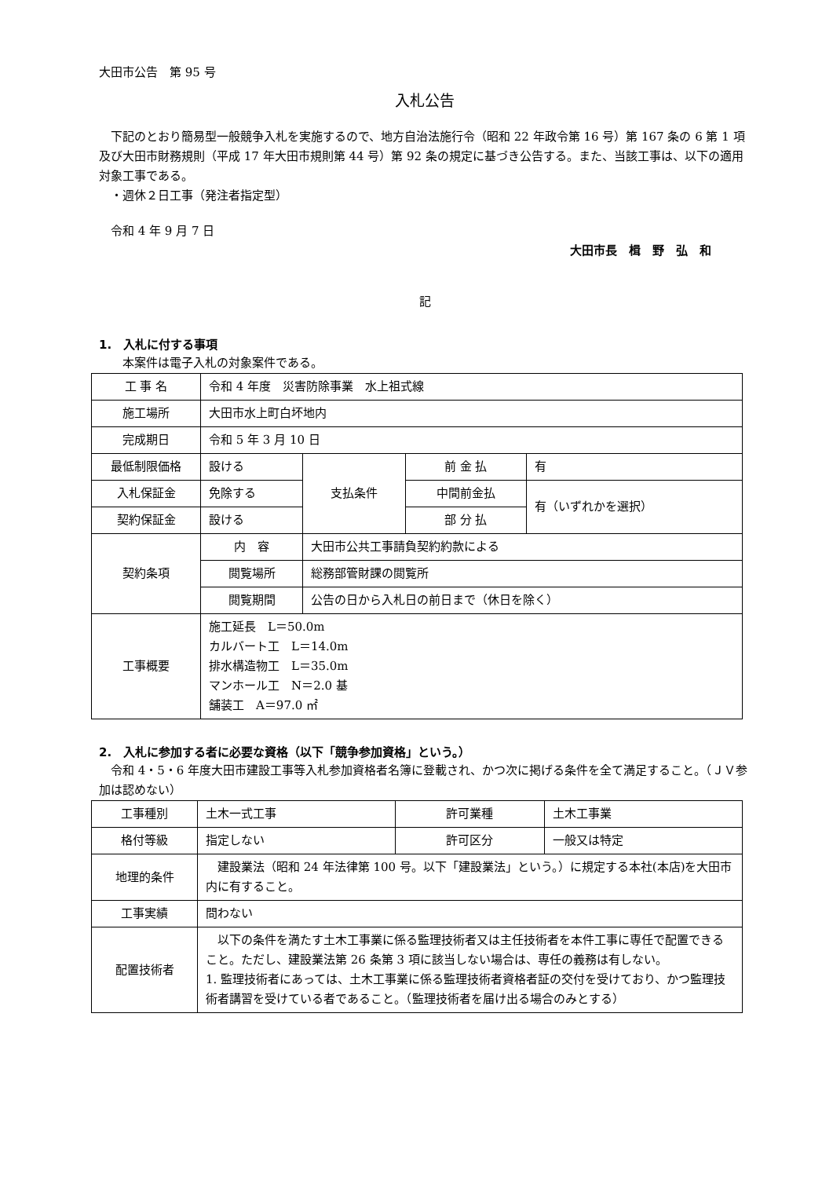大田市公告　第 95 号
入札公告
　下記のとおり簡易型一般競争入札を実施するので、地方自治法施行令（昭和 22 年政令第 16 号）第 167 条の 6 第 1 項及び大田市財務規則（平成 17 年大田市規則第 44 号）第 92 条の規定に基づき公告する。また、当該工事は、以下の適用対象工事である。
　・週休２日工事（発注者指定型）
　令和 4 年 9 月 7 日
大田市長　楫　野　弘　和
記
1.　入札に付する事項
　　本案件は電子入札の対象案件である。
| 工 事 名 | 令和 4 年度 災害防除事業 水上祖式線 | | | |
| 施工場所 | 大田市水上町白坏地内 | | | |
| 完成期日 | 令和 5 年 3 月 10 日 | | | |
| 最低制限価格 | 設ける | 支払条件 | 前 金 払 | 有 |
| 入札保証金 | 免除する | | 中間前金払 | 有（いずれかを選択） |
| 契約保証金 | 設ける | | 部 分 払 | |
| 契約条項 | 内 容 | 大田市公共工事請負契約約款による | | |
| | 閲覧場所 | 総務部管財課の閲覧所 | | |
| | 閲覧期間 | 公告の日から入札日の前日まで（休日を除く） | | |
| 工事概要 | 施工延長 L＝50.0m カルバート工 L＝14.0m 排水構造物工 L＝35.0m マンホール工 N＝2.0 基 舗装工 A＝97.0 ㎡ | | | |
2.　入札に参加する者に必要な資格（以下「競争参加資格」という。）
　令和 4・5・6 年度大田市建設工事等入札参加資格者名簿に登載され、かつ次に掲げる条件を全て満足すること。（ＪＶ参加は認めない）
| 工事種別 | 土木一式工事 | 許可業種 | 土木工事業 |
| 格付等級 | 指定しない | 許可区分 | 一般又は特定 |
| 地理的条件 | 建設業法（昭和 24 年法律第 100 号。以下「建設業法」という。）に規定する本社(本店)を大田市内に有すること。 | | |
| 工事実績 | 問わない | | |
| 配置技術者 | 以下の条件を満たす土木工事業に係る監理技術者又は主任技術者を本件工事に専任で配置できること。ただし、建設業法第 26 条第 3 項に該当しない場合は、専任の義務は有しない。 1. 監理技術者にあっては、土木工事業に係る監理技術者資格者証の交付を受けており、かつ監理技術者講習を受けている者であること。（監理技術者を届け出る場合のみとする） | | |